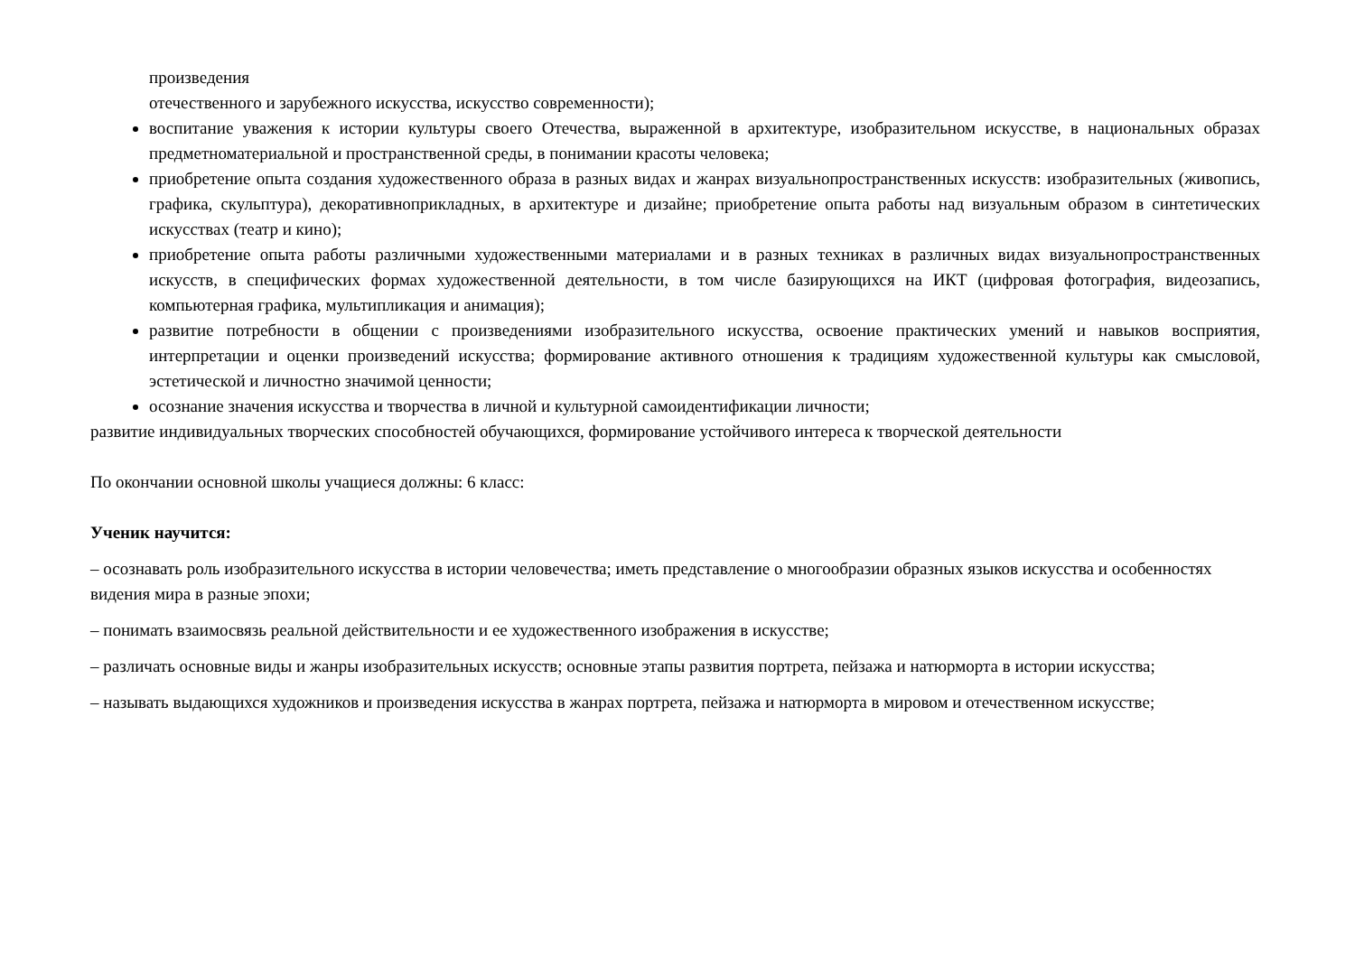произведения
отечественного и зарубежного искусства, искусство современности);
воспитание уважения к истории культуры своего Отечества, выраженной в архитектуре, изобразительном искусстве, в национальных образах предметноматериальной и пространственной среды, в понимании красоты человека;
приобретение опыта создания художественного образа в разных видах и жанрах визуальнопространственных искусств: изобразительных (живопись, графика, скульптура), декоративноприкладных, в архитектуре и дизайне; приобретение опыта работы над визуальным образом в синтетических искусствах (театр и кино);
приобретение опыта работы различными художественными материалами и в разных техниках в различных видах визуальнопространственных искусств, в специфических формах художественной деятельности, в том числе базирующихся на ИКТ (цифровая фотография, видеозапись, компьютерная графика, мультипликация и анимация);
развитие потребности в общении с произведениями изобразительного искусства, освоение практических умений и навыков восприятия, интерпретации и оценки произведений искусства; формирование активного отношения к традициям художественной культуры как смысловой, эстетической и личностно значимой ценности;
осознание значения искусства и творчества в личной и культурной самоидентификации личности;
развитие индивидуальных творческих способностей обучающихся, формирование устойчивого интереса к творческой деятельности
По окончании основной школы учащиеся должны: 6 класс:
Ученик научится:
– осознавать роль изобразительного искусства в истории человечества; иметь представление о многообразии образных языков искусства и особенностях видения мира в разные эпохи;
– понимать взаимосвязь реальной действительности и ее художественного изображения в искусстве;
– различать основные виды и жанры изобразительных искусств; основные этапы развития портрета, пейзажа и натюрморта в истории искусства;
– называть выдающихся художников и произведения искусства в жанрах портрета, пейзажа и натюрморта в мировом и отечественном искусстве;